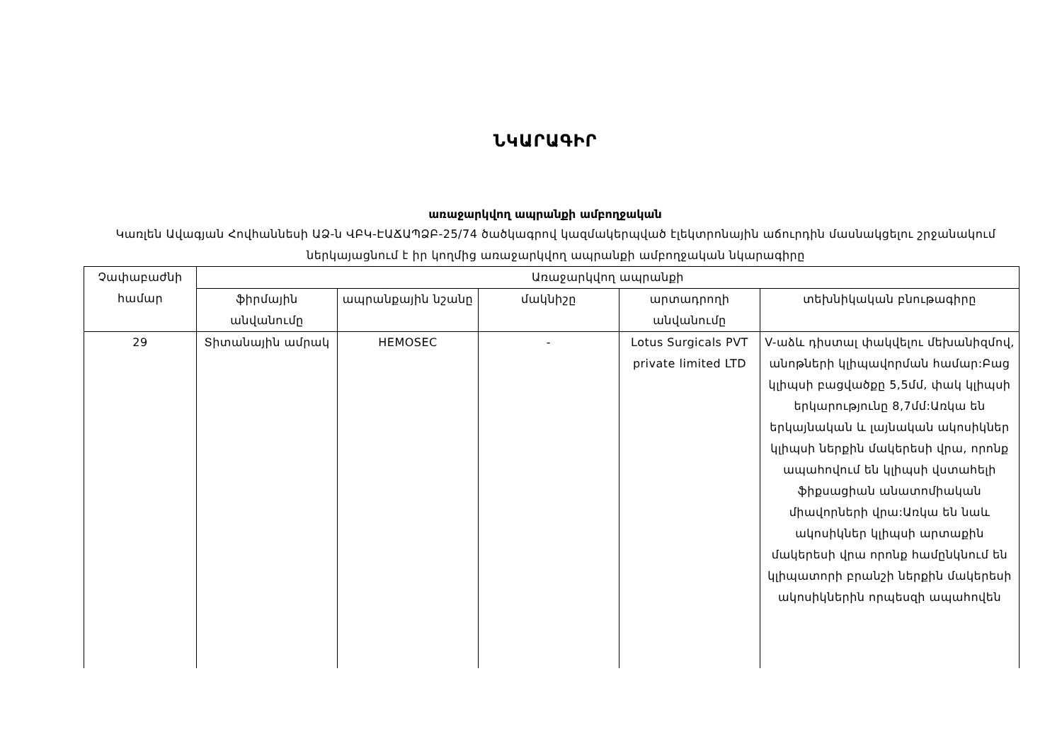ՆԿԱՐԱԳԻՐ
առաջարկվող ապրանքի ամբողջական
Կառլեն Ավագյան Հովհաննեսի ԱՁ-ն ՎԲԿ-ԷԱՃԱՊՁԲ-25/74 ծածկագրով կազմակերպված էլեկտրոնային աճուրդին մասնակցելու շրջանակում ներկայացնում է իր կողմից առաջարկվող ապրանքի ամբողջական նկարագիրը
| Չափաբաժնի համար | Առաջարկվող ապրանքի | | | | |
| --- | --- | --- | --- | --- | --- |
| | ֆիրմային անվանումը | ապրանքային նշանը | մակնիշը | արտադրողի անվանումը | տեխնիկական բնութագիրը |
| 29 | Տիտանային ամրակ | HEMOSEC | - | Lotus Surgicals PVT private limited LTD | V-աձև դիստալ փակվելու մեխանիզմով, անոթների կլիպավորման համար:Բաց կլիպսի բացվածքը 5,5մմ, փակ կլիպսի երկարությունը 8,7մմ:Առկա են երկայնական և լայնական ակոսիկներ կլիպսի ներքին մակերեսի վրա, որոնք ապահովում են կլիպսի վստահելի ֆիքսացիան անատոմիական միավորների վրա:Առկա են նաև ակոսիկներ կլիպսի արտաքին մակերեսի վրա որոնք համընկնում են կլիպատորի բրանշի ներքին մակերեսի ակոսիկներին որպեսզի ապահովեն |